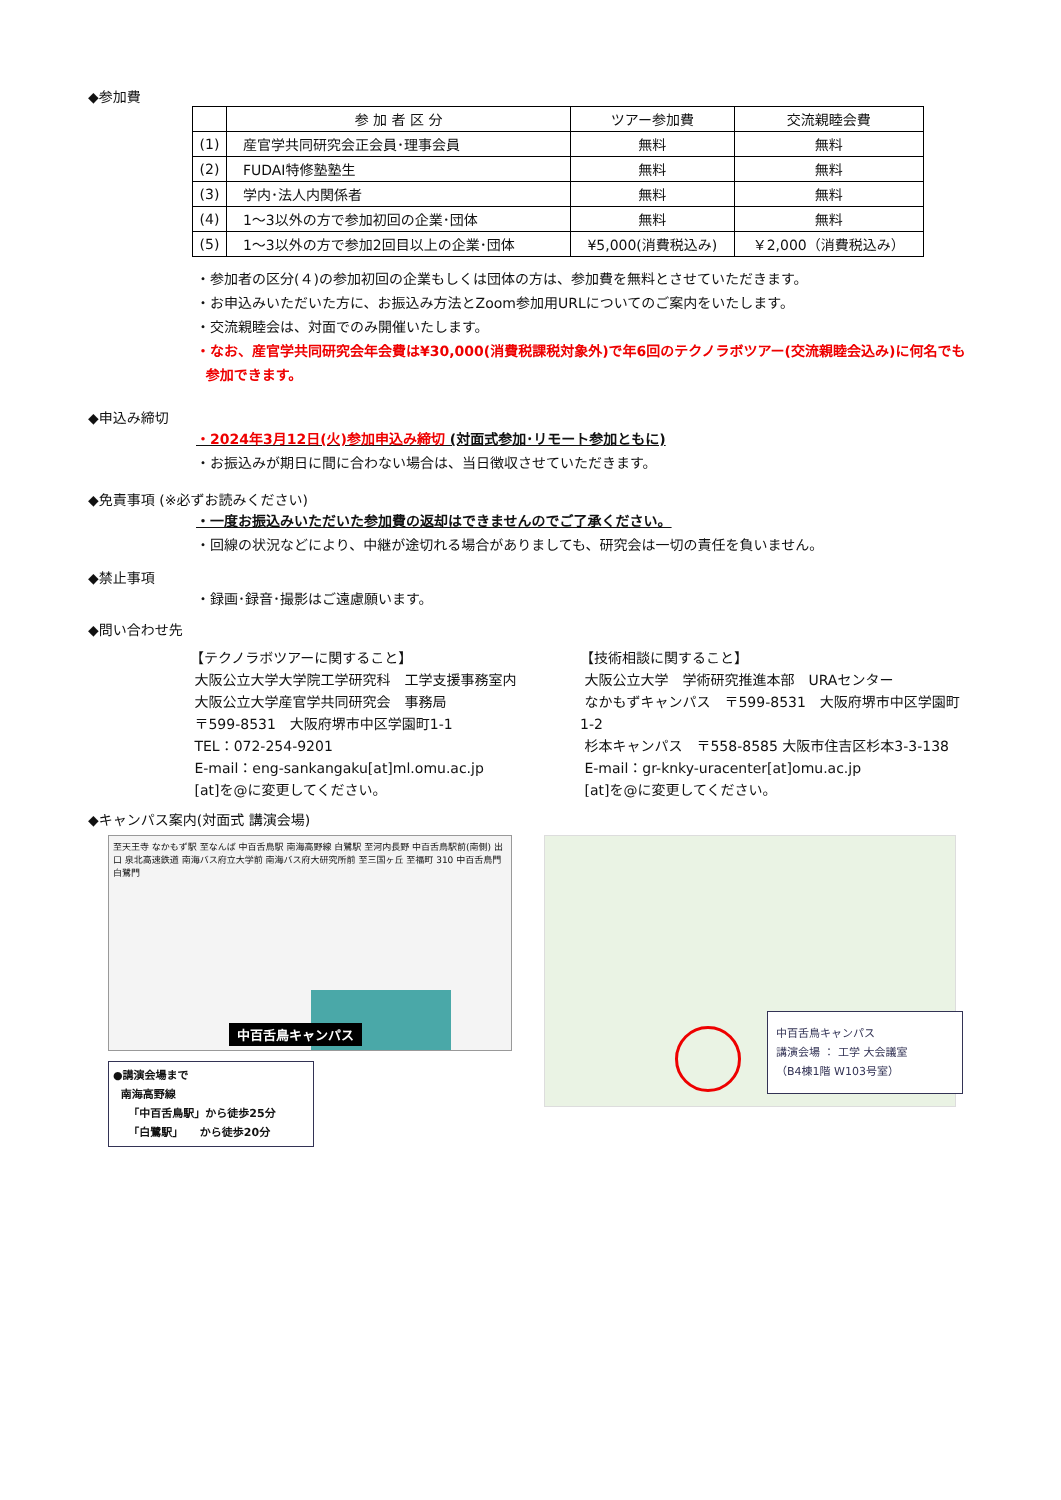◆参加費
| | 参 加 者 区 分 | ツアー参加費 | 交流親睦会費 |
| --- | --- | --- | --- |
| (1) | 産官学共同研究会正会員･理事会員 | 無料 | 無料 |
| (2) | FUDAI特修塾塾生 | 無料 | 無料 |
| (3) | 学内･法人内関係者 | 無料 | 無料 |
| (4) | 1～3以外の方で参加初回の企業･団体 | 無料 | 無料 |
| (5) | 1～3以外の方で参加2回目以上の企業･団体 | ¥5,000(消費税込み) | ￥2,000（消費税込み） |
・参加者の区分(４)の参加初回の企業もしくは団体の方は、参加費を無料とさせていただきます。
・お申込みいただいた方に、お振込み方法とZoom参加用URLについてのご案内をいたします。
・交流親睦会は、対面でのみ開催いたします。
・なお、産官学共同研究会年会費は¥30,000(消費税課税対象外)で年6回のテクノラボツアー(交流親睦会込み)に何名でも
参加できます。
◆申込み締切
・2024年3月12日(火)参加申込み締切 (対面式参加･リモート参加ともに)
・お振込みが期日に間に合わない場合は、当日徴収させていただきます。
◆免責事項 (※必ずお読みください)
・一度お振込みいただいた参加費の返却はできませんのでご了承ください。
・回線の状況などにより、中継が途切れる場合がありましても、研究会は一切の責任を負いません。
◆禁止事項
・録画･録音･撮影はご遠慮願います。
◆問い合わせ先
【テクノラボツアーに関すること】
大阪公立大学大学院工学研究科　工学支援事務室内
大阪公立大学産官学共同研究会　事務局
〒599-8531　大阪府堺市中区学園町1-1
TEL：072-254-9201
E-mail：eng-sankangaku[at]ml.omu.ac.jp
[at]を@に変更してください。
【技術相談に関すること】
大阪公立大学　学術研究推進本部　URAセンター
なかもずキャンパス　〒599-8531　大阪府堺市中区学園町1-2
杉本キャンパス　〒558-8585 大阪市住吉区杉本3-3-138
E-mail：gr-knky-uracenter[at]omu.ac.jp
[at]を@に変更してください。
◆キャンパス案内(対面式 講演会場)
至天王寺 なかもず駅 至なんば 中百舌鳥駅 南海高野線 白鷺駅 至河内長野 中百舌鳥駅前(南側) 出口 泉北高速鉄道 南海バス府立大学前 南海バス府大研究所前 至三国ヶ丘 至福町 310 中百舌鳥門 白鷺門
中百舌鳥キャンパス
●講演会場まで
南海高野線
「中百舌鳥駅」から徒歩25分
「白鷺駅」　　から徒歩20分
中百舌鳥キャンパス
講演会場 ： 工学 大会議室
（B4棟1階 W103号室）